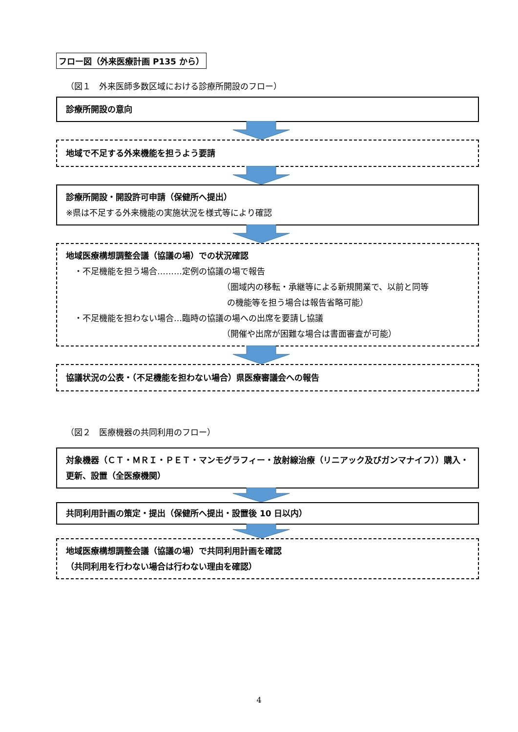フロー図（外来医療計画 P135 から）
（図１　外来医師多数区域における診療所開設のフロー）
診療所開設の意向
地域で不足する外来機能を担うよう要請
診療所開設・開設許可申請（保健所へ提出）
※県は不足する外来機能の実施状況を様式等により確認
地域医療構想調整会議（協議の場）での状況確認
　・不足機能を担う場合………定例の協議の場で報告
（圏域内の移転・承継等による新規開業で、以前と同等
の機能等を担う場合は報告省略可能）
　・不足機能を担わない場合…臨時の協議の場への出席を要請し協議
（開催や出席が困難な場合は書面審査が可能）
協議状況の公表・（不足機能を担わない場合）県医療審議会への報告
（図２　医療機器の共同利用のフロー）
対象機器（ＣＴ・ＭＲＩ・ＰＥＴ・マンモグラフィー・放射線治療（リニアック及びガンマナイフ））購入・更新、設置（全医療機関）
共同利用計画の策定・提出（保健所へ提出・設置後 10 日以内）
地域医療構想調整会議（協議の場）で共同利用計画を確認
（共同利用を行わない場合は行わない理由を確認）
4